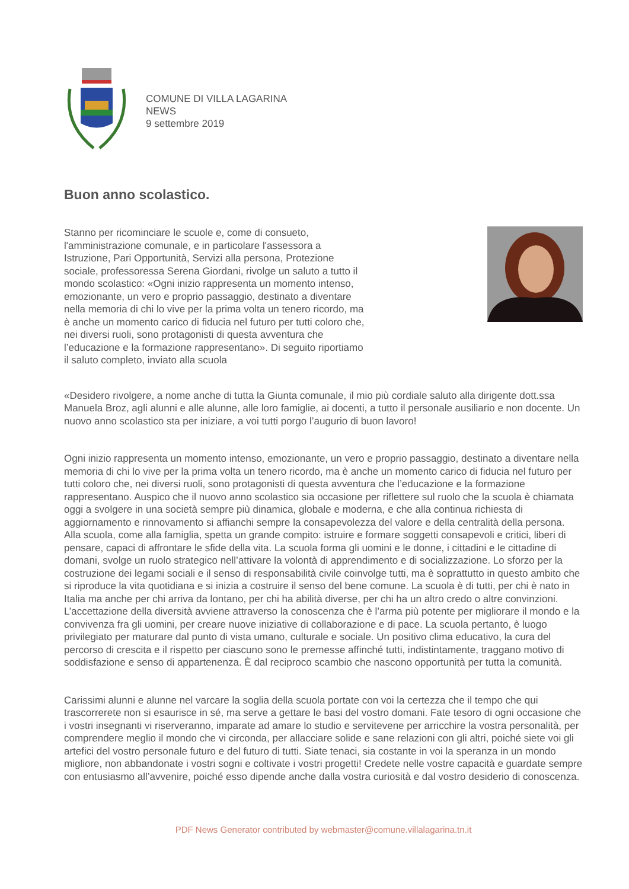COMUNE DI VILLA LAGARINA
NEWS
9 settembre 2019
Buon anno scolastico.
Stanno per ricominciare le scuole e, come di consueto, l'amministrazione comunale, e in particolare l'assessora a Istruzione, Pari Opportunità, Servizi alla persona, Protezione sociale, professoressa Serena Giordani, rivolge un saluto a tutto il mondo scolastico: «Ogni inizio rappresenta un momento intenso, emozionante, un vero e proprio passaggio, destinato a diventare nella memoria di chi lo vive per la prima volta un tenero ricordo, ma è anche un momento carico di fiducia nel futuro per tutti coloro che, nei diversi ruoli, sono protagonisti di questa avventura che l’educazione e la formazione rappresentano». Di seguito riportiamo il saluto completo, inviato alla scuola
«Desidero rivolgere, a nome anche di tutta la Giunta comunale, il mio più cordiale saluto alla dirigente dott.ssa Manuela Broz, agli alunni e alle alunne, alle loro famiglie, ai docenti, a tutto il personale ausiliario e non docente. Un nuovo anno scolastico sta per iniziare, a voi tutti porgo l’augurio di buon lavoro!
Ogni inizio rappresenta un momento intenso, emozionante, un vero e proprio passaggio, destinato a diventare nella memoria di chi lo vive per la prima volta un tenero ricordo, ma è anche un momento carico di fiducia nel futuro per tutti coloro che, nei diversi ruoli, sono protagonisti di questa avventura che l’educazione e la formazione rappresentano. Auspico che il nuovo anno scolastico sia occasione per riflettere sul ruolo che la scuola è chiamata oggi a svolgere in una società sempre più dinamica, globale e moderna, e che alla continua richiesta di aggiornamento e rinnovamento si affianchi sempre la consapevolezza del valore e della centralità della persona. Alla scuola, come alla famiglia, spetta un grande compito: istruire e formare soggetti consapevoli e critici, liberi di pensare, capaci di affrontare le sfide della vita. La scuola forma gli uomini e le donne, i cittadini e le cittadine di domani, svolge un ruolo strategico nell’attivare la volontà di apprendimento e di socializzazione. Lo sforzo per la costruzione dei legami sociali e il senso di responsabilità civile coinvolge tutti, ma è soprattutto in questo ambito che si riproduce la vita quotidiana e si inizia a costruire il senso del bene comune. La scuola è di tutti, per chi è nato in Italia ma anche per chi arriva da lontano, per chi ha abilità diverse, per chi ha un altro credo o altre convinzioni. L’accettazione della diversità avviene attraverso la conoscenza che è l’arma più potente per migliorare il mondo e la convivenza fra gli uomini, per creare nuove iniziative di collaborazione e di pace. La scuola pertanto, è luogo privilegiato per maturare dal punto di vista umano, culturale e sociale. Un positivo clima educativo, la cura del percorso di crescita e il rispetto per ciascuno sono le premesse affinché tutti, indistintamente, traggano motivo di soddisfazione e senso di appartenenza. È dal reciproco scambio che nascono opportunità per tutta la comunità.
Carissimi alunni e alunne nel varcare la soglia della scuola portate con voi la certezza che il tempo che qui trascorrerete non si esaurisce in sé, ma serve a gettare le basi del vostro domani. Fate tesoro di ogni occasione che i vostri insegnanti vi riserveranno, imparate ad amare lo studio e servitevene per arricchire la vostra personalità, per comprendere meglio il mondo che vi circonda, per allacciare solide e sane relazioni con gli altri, poiché siete voi gli artefici del vostro personale futuro e del futuro di tutti. Siate tenaci, sia costante in voi la speranza in un mondo migliore, non abbandonate i vostri sogni e coltivate i vostri progetti! Credete nelle vostre capacità e guardate sempre con entusiasmo all’avvenire, poiché esso dipende anche dalla vostra curiosità e dal vostro desiderio di conoscenza.
PDF News Generator contributed by webmaster@comune.villalagarina.tn.it